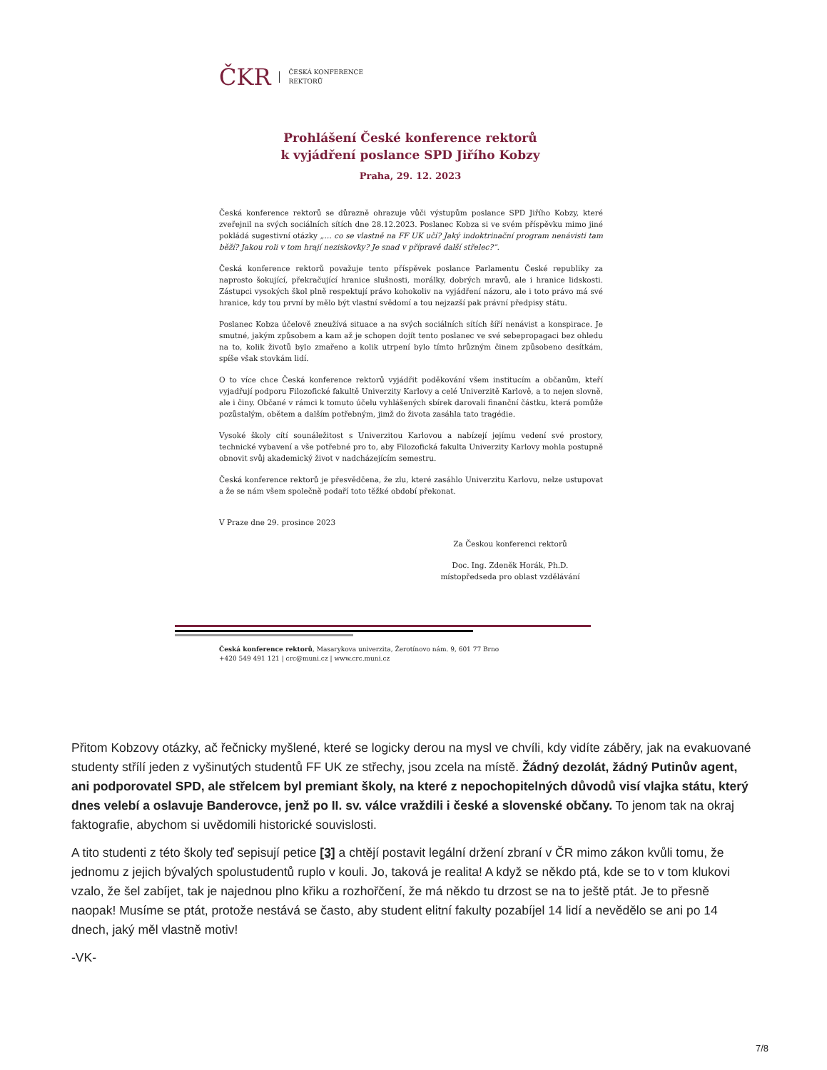ČKR
ČESKÁ KONFERENCE
REKTORŮ
Prohlášení České konference rektorů
k vyjádření poslance SPD Jiřího Kobzy
Praha, 29. 12. 2023
Česká konference rektorů se důrazně ohrazuje vůči výstupům poslance SPD Jiřího Kobzy, které zveřejnil na svých sociálních sítích dne 28.12.2023. Poslanec Kobza si ve svém příspěvku mimo jiné pokládá sugestivní otázky „… co se vlastně na FF UK učí? Jaký indoktrinační program nenávisti tam běží? Jakou roli v tom hrají neziskovky? Je snad v přípravě další střelec?“.
Česká konference rektorů považuje tento příspěvek poslance Parlamentu České republiky za naprosto šokující, překračující hranice slušnosti, morálky, dobrých mravů, ale i hranice lidskosti. Zástupci vysokých škol plně respektují právo kohokoliv na vyjádření názoru, ale i toto právo má své hranice, kdy tou první by mělo být vlastní svědomí a tou nejzazší pak právní předpisy státu.
Poslanec Kobza účelově zneužívá situace a na svých sociálních sítích šíří nenávist a konspirace. Je smutné, jakým způsobem a kam až je schopen dojít tento poslanec ve své sebepropagaci bez ohledu na to, kolik životů bylo zmařeno a kolik utrpení bylo tímto hrůzným činem způsobeno desítkám, spíše však stovkám lidí.
O to více chce Česká konference rektorů vyjádřit poděkování všem institucím a občanům, kteří vyjadřují podporu Filozofické fakultě Univerzity Karlovy a celé Univerzitě Karlově, a to nejen slovně, ale i činy. Občané v rámci k tomuto účelu vyhlášených sbírek darovali finanční částku, která pomůže pozůstalým, obětem a dalším potřebným, jimž do života zasáhla tato tragédie.
Vysoké školy cítí sounáležitost s Univerzitou Karlovou a nabízejí jejímu vedení své prostory, technické vybavení a vše potřebné pro to, aby Filozofická fakulta Univerzity Karlovy mohla postupně obnovit svůj akademický život v nadcházejícím semestru.
Česká konference rektorů je přesvědčena, že zlu, které zasáhlo Univerzitu Karlovu, nelze ustupovat a že se nám všem společně podaří toto těžké období překonat.
V Praze dne 29. prosince 2023
Za Českou konferenci rektorů
Doc. Ing. Zdeněk Horák, Ph.D.
místopředseda pro oblast vzdělávání
Česká konference rektorů, Masarykova univerzita, Žerotínovo nám. 9, 601 77 Brno
+420 549 491 121 | crc@muni.cz | www.crc.muni.cz
Přitom Kobzovy otázky, ač řečnicky myšlené, které se logicky derou na mysl ve chvíli, kdy vidíte záběry, jak na evakuované studenty střílí jeden z vyšinutých studentů FF UK ze střechy, jsou zcela na místě. Žádný dezolát, žádný Putinův agent, ani podporovatel SPD, ale střelcem byl premiant školy, na které z nepochopitelných důvodů visí vlajka státu, který dnes velebí a oslavuje Banderovce, jenž po II. sv. válce vraždili i české a slovenské občany. To jenom tak na okraj faktografie, abychom si uvědomili historické souvislosti.
A tito studenti z této školy teď sepisují petice [3] a chtějí postavit legální držení zbraní v ČR mimo zákon kvůli tomu, že jednomu z jejich bývalých spolustudentů ruplo v kouli. Jo, taková je realita! A když se někdo ptá, kde se to v tom klukovi vzalo, že šel zabíjet, tak je najednou plno křiku a rozhořčení, že má někdo tu drzost se na to ještě ptát. Je to přesně naopak! Musíme se ptát, protože nestává se často, aby student elitní fakulty pozabíjel 14 lidí a nevědělo se ani po 14 dnech, jaký měl vlastně motiv!
-VK-
7/8